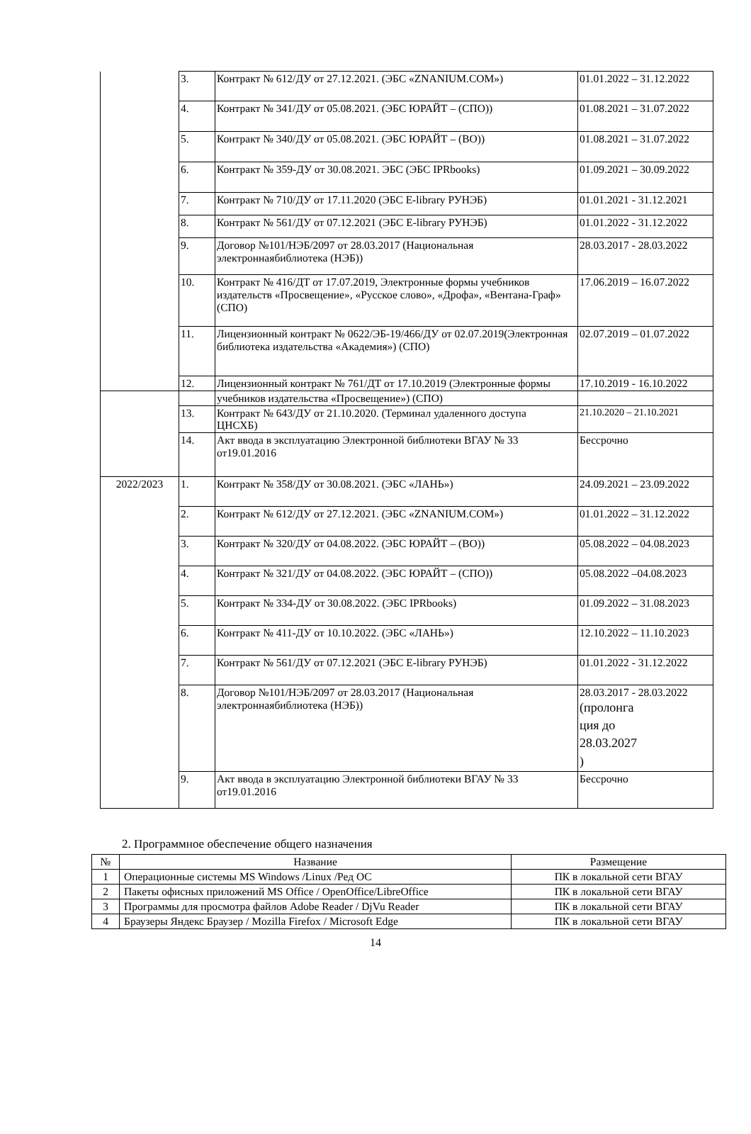| | 3. | Контракт № 612/ДУ от 27.12.2021. (ЭБС «ZNANIUM.COM») | 01.01.2022 – 31.12.2022 |
| | 4. | Контракт № 341/ДУ от 05.08.2021. (ЭБС ЮРАЙТ – (СПО)) | 01.08.2021 – 31.07.2022 |
| | 5. | Контракт № 340/ДУ от 05.08.2021. (ЭБС ЮРАЙТ – (ВО)) | 01.08.2021 – 31.07.2022 |
| | 6. | Контракт № 359-ДУ от 30.08.2021. ЭБС (ЭБС IPRbooks) | 01.09.2021 – 30.09.2022 |
| | 7. | Контракт № 710/ДУ от 17.11.2020 (ЭБС E-library РУНЭБ) | 01.01.2021 - 31.12.2021 |
| | 8. | Контракт № 561/ДУ от 07.12.2021 (ЭБС E-library РУНЭБ) | 01.01.2022 - 31.12.2022 |
| | 9. | Договор №101/НЭБ/2097 от 28.03.2017 (Национальная электроннаябиблиотека (НЭБ)) | 28.03.2017 - 28.03.2022 |
| | 10. | Контракт № 416/ДТ от 17.07.2019, Электронные формы учебников издательств «Просвещение», «Русское слово», «Дрофа», «Вентана-Граф» (СПО) | 17.06.2019 – 16.07.2022 |
| | 11. | Лицензионный контракт № 0622/ЭБ-19/466/ДУ от 02.07.2019(Электронная библиотека издательства «Академия») (СПО) | 02.07.2019 – 01.07.2022 |
| | 12. | Лицензионный контракт № 761/ДТ от 17.10.2019 (Электронные формы | 17.10.2019 - 16.10.2022 |
| | | учебников издательства «Просвещение») (СПО) | |
| | 13. | Контракт № 643/ДУ от 21.10.2020. (Терминал удаленного доступа ЦНСХБ) | 21.10.2020 – 21.10.2021 |
| | 14. | Акт ввода в эксплуатацию Электронной библиотеки ВГАУ № 33 от19.01.2016 | Бессрочно |
| 2022/2023 | 1. | Контракт № 358/ДУ от 30.08.2021. (ЭБС «ЛАНЬ») | 24.09.2021 – 23.09.2022 |
| | 2. | Контракт № 612/ДУ от 27.12.2021. (ЭБС «ZNANIUM.COM») | 01.01.2022 – 31.12.2022 |
| | 3. | Контракт № 320/ДУ от 04.08.2022. (ЭБС ЮРАЙТ – (ВО)) | 05.08.2022 – 04.08.2023 |
| | 4. | Контракт № 321/ДУ от 04.08.2022. (ЭБС ЮРАЙТ – (СПО)) | 05.08.2022 –04.08.2023 |
| | 5. | Контракт № 334-ДУ от 30.08.2022. (ЭБС IPRbooks) | 01.09.2022 – 31.08.2023 |
| | 6. | Контракт № 411-ДУ от 10.10.2022. (ЭБС «ЛАНЬ») | 12.10.2022 – 11.10.2023 |
| | 7. | Контракт № 561/ДУ от 07.12.2021 (ЭБС E-library РУНЭБ) | 01.01.2022 - 31.12.2022 |
| | 8. | Договор №101/НЭБ/2097 от 28.03.2017 (Национальная электроннаябиблиотека (НЭБ)) | 28.03.2017 - 28.03.2022 (пролонга ция до 28.03.2027 ) |
| | 9. | Акт ввода в эксплуатацию Электронной библиотеки ВГАУ № 33 от19.01.2016 | Бессрочно |
2. Программное обеспечение общего назначения
| № | Название | Размещение |
| --- | --- | --- |
| 1 | Операционные системы MS Windows /Linux /Ред ОС | ПК в локальной сети ВГАУ |
| 2 | Пакеты офисных приложений MS Office / OpenOffice/LibreOffice | ПК в локальной сети ВГАУ |
| 3 | Программы для просмотра файлов Adobe Reader / DjVu Reader | ПК в локальной сети ВГАУ |
| 4 | Браузеры Яндекс Браузер / Mozilla Firefox / Microsoft Edge | ПК в локальной сети ВГАУ |
14